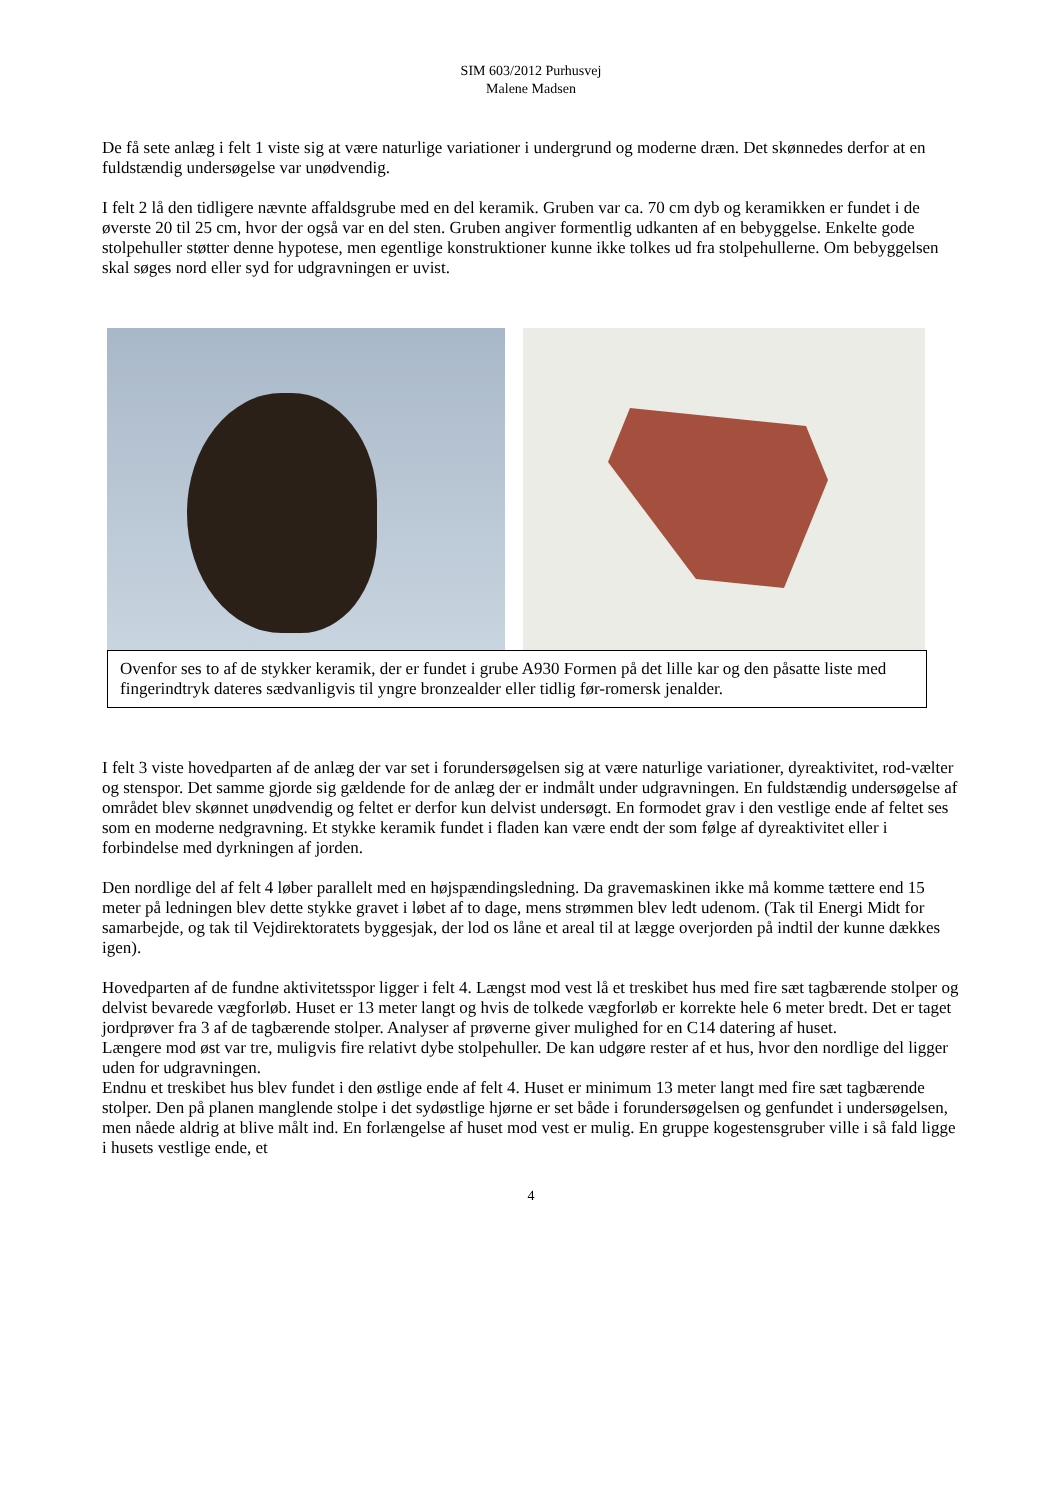SIM 603/2012 Purhusvej
Malene Madsen
De få sete anlæg i felt 1 viste sig at være naturlige variationer i undergrund og moderne dræn. Det skønnedes derfor at en fuldstændig undersøgelse var unødvendig.
I felt 2 lå den tidligere nævnte affaldsgrube med en del keramik. Gruben var ca. 70 cm dyb og keramikken er fundet i de øverste 20 til 25 cm, hvor der også var en del sten. Gruben angiver formentlig udkanten af en bebyggelse. Enkelte gode stolpehuller støtter denne hypotese, men egentlige konstruktioner kunne ikke tolkes ud fra stolpehullerne. Om bebyggelsen skal søges nord eller syd for udgravningen er uvist.
Ovenfor ses to af de stykker keramik, der er fundet i grube A930 Formen på det lille kar og den påsatte liste med fingerindtryk dateres sædvanligvis til yngre bronzealder eller tidlig før-romersk jenalder.
I felt 3 viste hovedparten af de anlæg der var set i forundersøgelsen sig at være naturlige variationer, dyreaktivitet, rod-vælter og stenspor. Det samme gjorde sig gældende for de anlæg der er indmålt under udgravningen. En fuldstændig undersøgelse af området blev skønnet unødvendig og feltet er derfor kun delvist undersøgt. En formodet grav i den vestlige ende af feltet ses som en moderne nedgravning. Et stykke keramik fundet i fladen kan være endt der som følge af dyreaktivitet eller i forbindelse med dyrkningen af jorden.
Den nordlige del af felt 4 løber parallelt med en højspændingsledning. Da gravemaskinen ikke må komme tættere end 15 meter på ledningen blev dette stykke gravet i løbet af to dage, mens strømmen blev ledt udenom. (Tak til Energi Midt for samarbejde, og tak til Vejdirektoratets byggesjak, der lod os låne et areal til at lægge overjorden på indtil der kunne dækkes igen).
Hovedparten af de fundne aktivitetsspor ligger i felt 4. Længst mod vest lå et treskibet hus med fire sæt tagbærende stolper og delvist bevarede vægforløb. Huset er 13 meter langt og hvis de tolkede vægforløb er korrekte hele 6 meter bredt. Det er taget jordprøver fra 3 af de tagbærende stolper. Analyser af prøverne giver mulighed for en C14 datering af huset.
Længere mod øst var tre, muligvis fire relativt dybe stolpehuller. De kan udgøre rester af et hus, hvor den nordlige del ligger uden for udgravningen.
Endnu et treskibet hus blev fundet i den østlige ende af felt 4. Huset er minimum 13 meter langt med fire sæt tagbærende stolper. Den på planen manglende stolpe i det sydøstlige hjørne er set både i forundersøgelsen og genfundet i undersøgelsen, men nåede aldrig at blive målt ind. En forlængelse af huset mod vest er mulig. En gruppe kogestensgruber ville i så fald ligge i husets vestlige ende, et
4